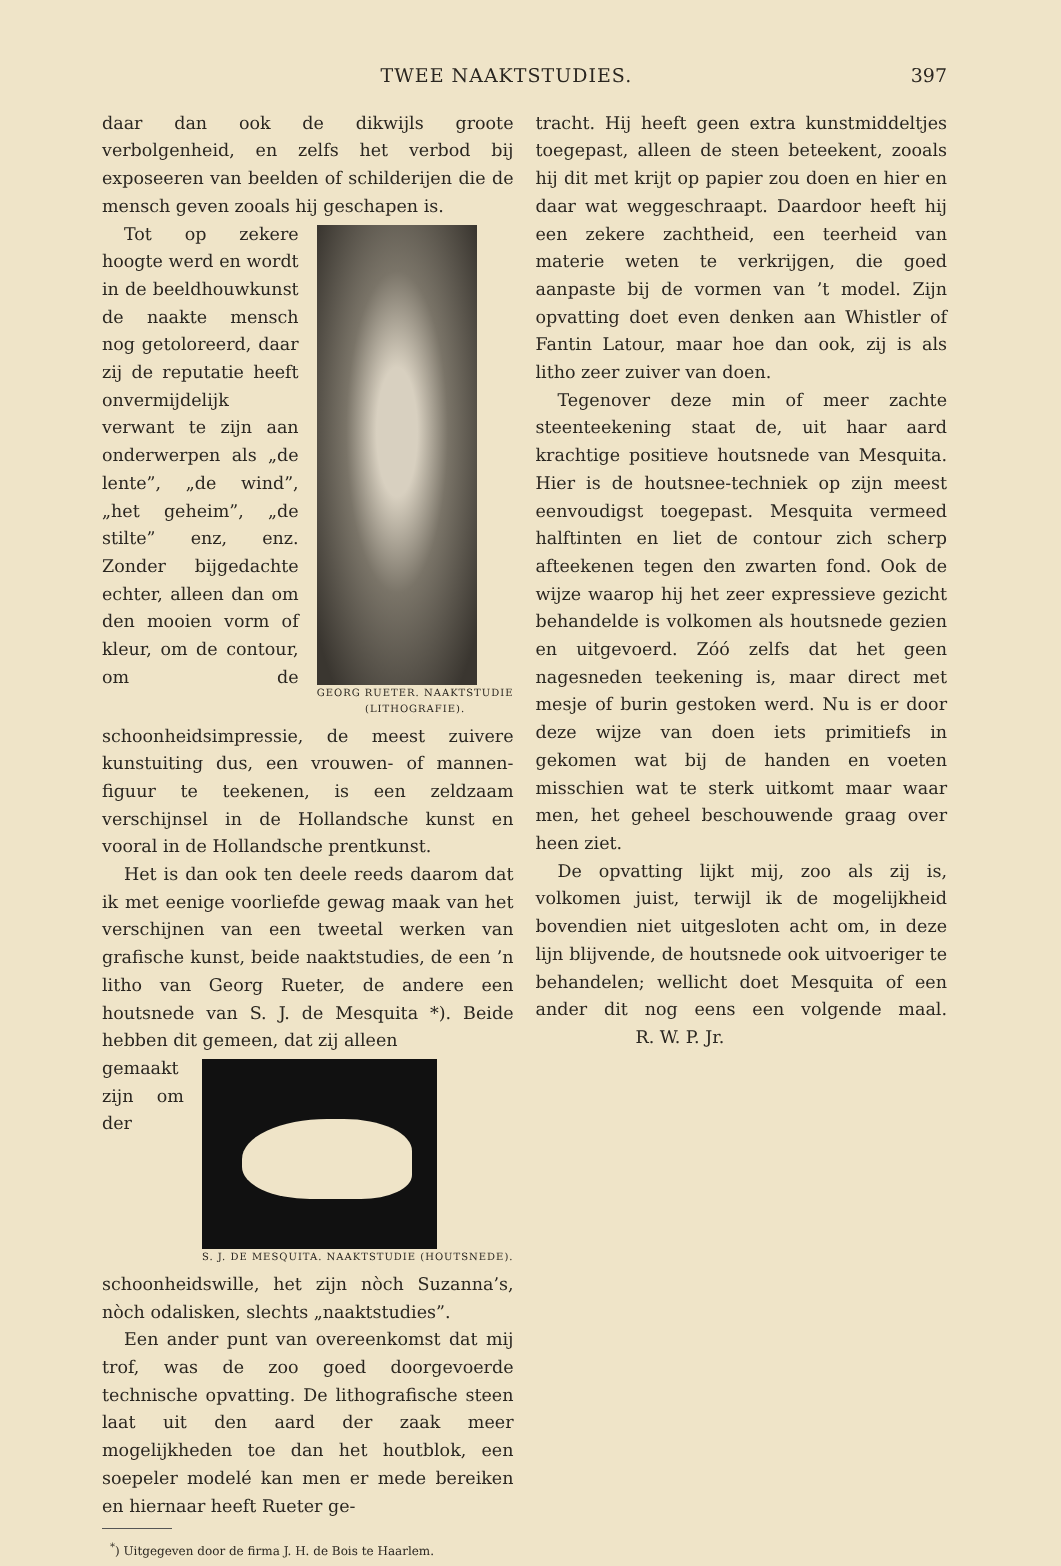TWEE NAAKTSTUDIES. 397
daar dan ook de dikwijls groote verbolgenheid, en zelfs het verbod bij exposeeren van beelden of schilderijen die de mensch geven zooals hij geschapen is.
GEORG RUETER. NAAKTSTUDIE
(LITHOGRAFIE).
Tot op zekere hoogte werd en wordt in de beeldhouwkunst de naakte mensch nog getoloreerd, daar zij de reputatie heeft onvermijdelijk verwant te zijn aan onderwerpen als „de lente”, „de wind”, „het geheim”, „de stilte” enz, enz. Zonder bijgedachte echter, alleen dan om den mooien vorm of kleur, om de contour, om de schoonheidsimpressie, de meest zuivere kunstuiting dus, een vrouwen- of mannen-figuur te teekenen, is een zeldzaam verschijnsel in de Hollandsche kunst en vooral in de Hollandsche prentkunst.
Het is dan ook ten deele reeds daarom dat ik met eenige voorliefde gewag maak van het verschijnen van een tweetal werken van grafische kunst, beide naaktstudies, de een ’n litho van Georg Rueter, de andere een houtsnede van S. J. de Mesquita *). Beide hebben dit gemeen, dat zij alleen
S. J. DE MESQUITA. NAAKTSTUDIE (HOUTSNEDE).
gemaakt zijn om der schoonheidswille, het zijn nòch Suzanna’s, nòch odalisken, slechts „naaktstudies”.
Een ander punt van overeenkomst dat mij trof, was de zoo goed doorgevoerde technische opvatting. De lithografische steen laat uit den aard der zaak meer mogelijkheden toe dan het houtblok, een soepeler modelé kan men er mede bereiken en hiernaar heeft Rueter ge-
<sup>*</sup>) Uitgegeven door de firma J. H. de Bois te Haarlem.
tracht. Hij heeft geen extra kunstmiddeltjes toegepast, alleen de steen beteekent, zooals hij dit met krijt op papier zou doen en hier en daar wat weggeschraapt. Daardoor heeft hij een zekere zachtheid, een teerheid van materie weten te verkrijgen, die goed aanpaste bij de vormen van ’t model. Zijn opvatting doet even denken aan Whistler of Fantin Latour, maar hoe dan ook, zij is als litho zeer zuiver van doen.
Tegenover deze min of meer zachte steenteekening staat de, uit haar aard krachtige positieve houtsnede van Mesquita. Hier is de houtsnee-techniek op zijn meest eenvoudigst toegepast. Mesquita vermeed halftinten en liet de contour zich scherp afteekenen tegen den zwarten fond. Ook de wijze waarop hij het zeer expressieve gezicht behandelde is volkomen als houtsnede gezien en uitgevoerd. Zóó zelfs dat het geen nagesneden teekening is, maar direct met mesje of burin gestoken werd. Nu is er door deze wijze van doen iets primitiefs in gekomen wat bij de handen en voeten misschien wat te sterk uitkomt maar waar men, het geheel beschouwende graag over heen ziet.
De opvatting lijkt mij, zoo als zij is, volkomen juist, terwijl ik de mogelijkheid bovendien niet uitgesloten acht om, in deze lijn blijvende, de houtsnede ook uitvoeriger te behandelen; wellicht doet Mesquita of een ander dit nog eens een volgende maal. R. W. P. Jr.